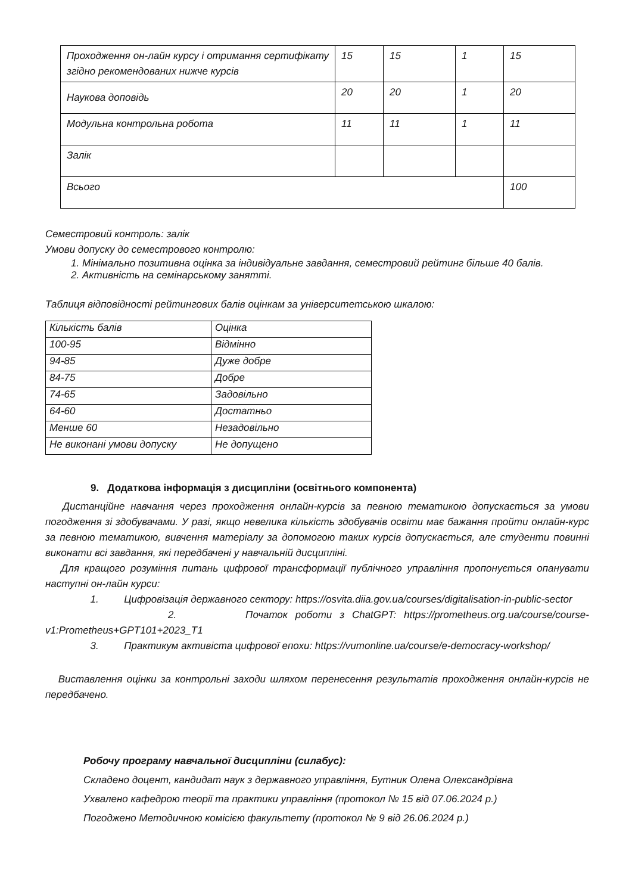| Проходження он-лайн курсу і отримання сертифікату згідно рекомендованих нижче курсів | 15 | 15 | 1 | 15 |
| Наукова доповідь | 20 | 20 | 1 | 20 |
| Модульна контрольна робота | 11 | 11 | 1 | 11 |
| Залік | | | | |
| Всього | | | | 100 |
Семестровий контроль: залік
Умови допуску до семестрового контролю:
1. Мінімально позитивна оцінка за індивідуальне завдання, семестровий рейтинг більше 40 балів.
2. Активність на семінарському занятті.
Таблиця відповідності рейтингових балів оцінкам за університетською шкалою:
| Кількість балів | Оцінка |
| 100-95 | Відмінно |
| 94-85 | Дуже добре |
| 84-75 | Добре |
| 74-65 | Задовільно |
| 64-60 | Достатньо |
| Менше 60 | Незадовільно |
| Не виконані умови допуску | Не допущено |
9. Додаткова інформація з дисципліни (освітнього компонента)
Дистанційне навчання через проходження онлайн-курсів за певною тематикою допускається за умови погодження зі здобувачами. У разі, якщо невелика кількість здобувачів освіти має бажання пройти онлайн-курс за певною тематикою, вивчення матеріалу за допомогою таких курсів допускається, але студенти повинні виконати всі завдання, які передбачені у навчальній дисципліні.
Для кращого розуміння питань цифрової трансформації публічного управління пропонується опанувати наступні он-лайн курси:
1. Цифровізація державного сектору: https://osvita.diia.gov.ua/courses/digitalisation-in-public-sector
2. Початок роботи з ChatGPT: https://prometheus.org.ua/course/course-v1:Prometheus+GPT101+2023_T1
3. Практикум активіста цифрової епохи: https://vumonline.ua/course/e-democracy-workshop/
Виставлення оцінки за контрольні заходи шляхом перенесення результатів проходження онлайн-курсів не передбачено.
Робочу програму навчальної дисципліни (силабус):
Складено доцент, кандидат наук з державного управління, Бутник Олена Олександрівна
Ухвалено кафедрою теорії та практики управління (протокол № 15 від 07.06.2024 р.)
Погоджено Методичною комісією факультету (протокол № 9 від 26.06.2024 р.)